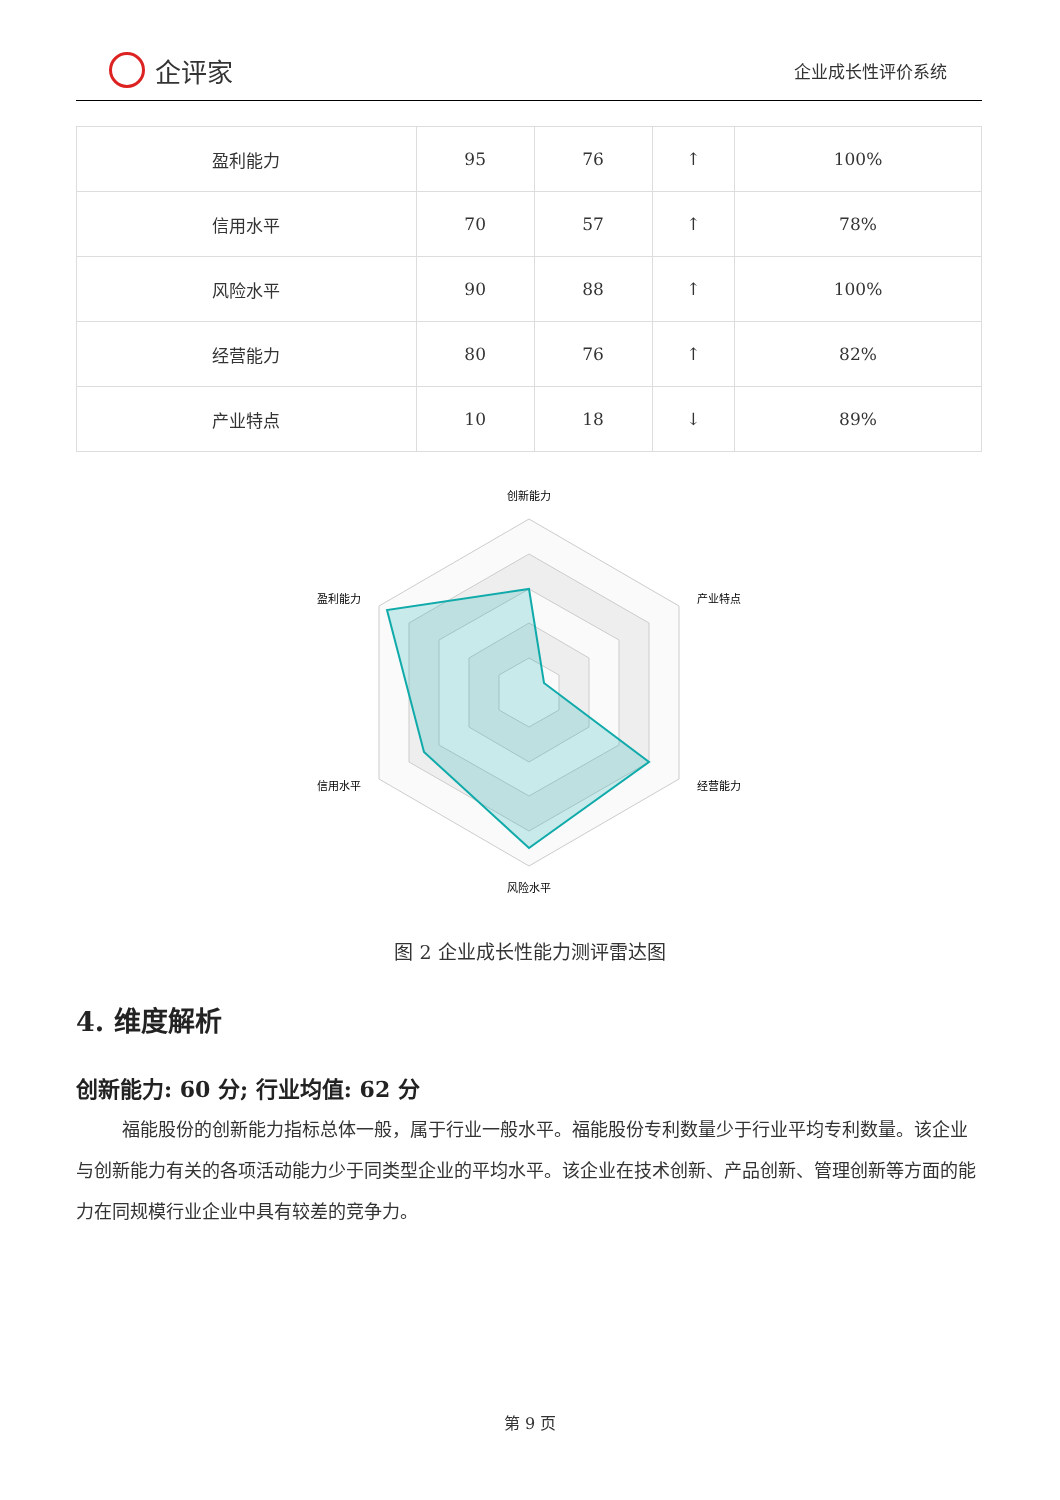企评家
企业成长性评价系统
| 盈利能力 | 95 | 76 | ↑ | 100% |
| 信用水平 | 70 | 57 | ↑ | 78% |
| 风险水平 | 90 | 88 | ↑ | 100% |
| 经营能力 | 80 | 76 | ↑ | 82% |
| 产业特点 | 10 | 18 | ↓ | 89% |
创新能力
产业特点
经营能力
风险水平
信用水平
盈利能力
图 2 企业成长性能力测评雷达图
4. 维度解析
创新能力: 60 分; 行业均值: 62 分
福能股份的创新能力指标总体一般，属于行业一般水平。福能股份专利数量少于行业平均专利数量。该企业与创新能力有关的各项活动能力少于同类型企业的平均水平。该企业在技术创新、产品创新、管理创新等方面的能力在同规模行业企业中具有较差的竞争力。
第 9 页